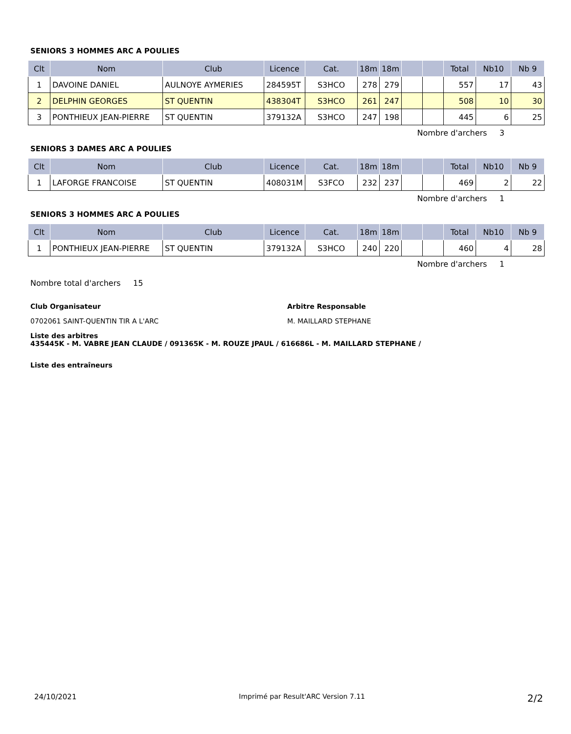SENIORS 3 HOMMES ARC A POULIES
| Clt | Nom | Club | Licence | Cat. | 18m | 18m | | | Total | Nb10 | Nb 9 |
| --- | --- | --- | --- | --- | --- | --- | --- | --- | --- | --- | --- |
| 1 | DAVOINE DANIEL | AULNOYE AYMERIES | 284595T | S3HCO | 278 | 279 | | | 557 | 17 | 43 |
| 2 | DELPHIN GEORGES | ST QUENTIN | 438304T | S3HCO | 261 | 247 | | | 508 | 10 | 30 |
| 3 | PONTHIEUX JEAN-PIERRE | ST QUENTIN | 379132A | S3HCO | 247 | 198 | | | 445 | 6 | 25 |
Nombre d'archers 3
SENIORS 3 DAMES ARC A POULIES
| Clt | Nom | Club | Licence | Cat. | 18m | 18m | | | Total | Nb10 | Nb 9 |
| --- | --- | --- | --- | --- | --- | --- | --- | --- | --- | --- | --- |
| 1 | LAFORGE FRANCOISE | ST QUENTIN | 408031M | S3FCO | 232 | 237 | | | 469 | 2 | 22 |
Nombre d'archers 1
SENIORS 3 HOMMES ARC A POULIES
| Clt | Nom | Club | Licence | Cat. | 18m | 18m | | | Total | Nb10 | Nb 9 |
| --- | --- | --- | --- | --- | --- | --- | --- | --- | --- | --- | --- |
| 1 | PONTHIEUX JEAN-PIERRE | ST QUENTIN | 379132A | S3HCO | 240 | 220 | | | 460 | 4 | 28 |
Nombre d'archers 1
Nombre total d'archers 15
Club Organisateur
0702061 SAINT-QUENTIN TIR A L'ARC
Arbitre Responsable
M. MAILLARD STEPHANE
Liste des arbitres
435445K - M. VABRE JEAN CLAUDE / 091365K - M. ROUZE JPAUL / 616686L - M. MAILLARD STEPHANE /
Liste des entraîneurs
24/10/2021 Imprimé par Result'ARC Version 7.11 2/2